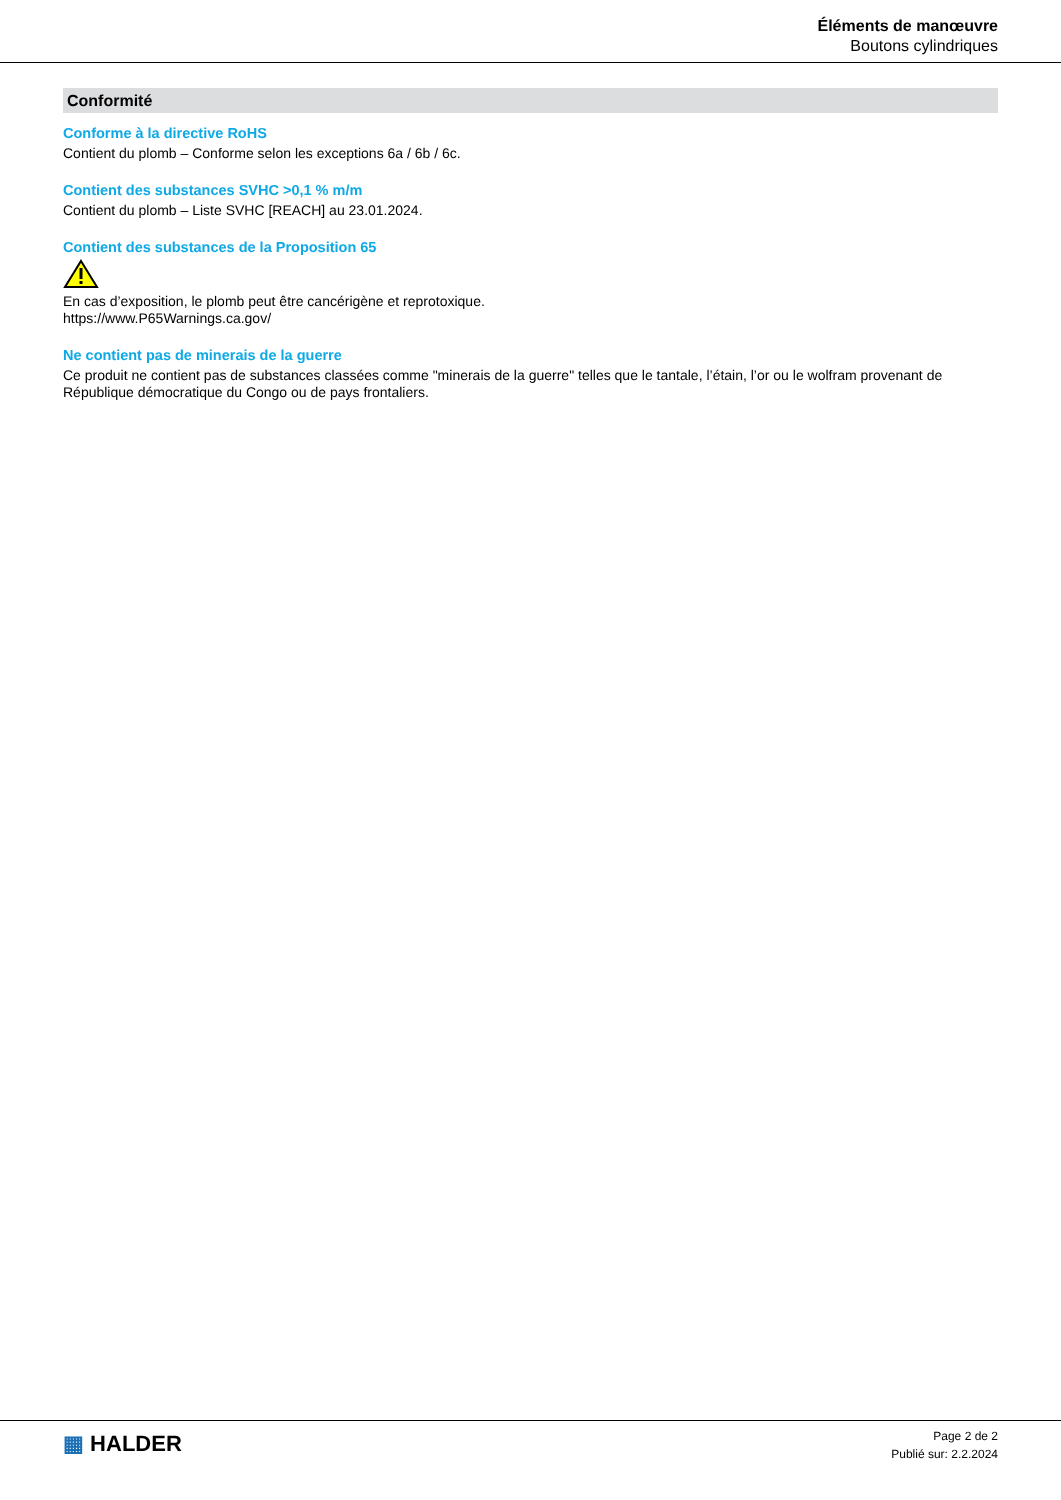Éléments de manœuvre
Boutons cylindriques
Conformité
Conforme à la directive RoHS
Contient du plomb – Conforme selon les exceptions 6a / 6b / 6c.
Contient des substances SVHC >0,1 % m/m
Contient du plomb – Liste SVHC [REACH] au 23.01.2024.
Contient des substances de la Proposition 65
En cas d’exposition, le plomb peut être cancérigène et reprotoxique.
https://www.P65Warnings.ca.gov/
Ne contient pas de minerais de la guerre
Ce produit ne contient pas de substances classées comme "minerais de la guerre" telles que le tantale, l’étain, l’or ou le wolfram provenant de République démocratique du Congo ou de pays frontaliers.
▦ HALDER
Page 2 de 2
Publié sur: 2.2.2024